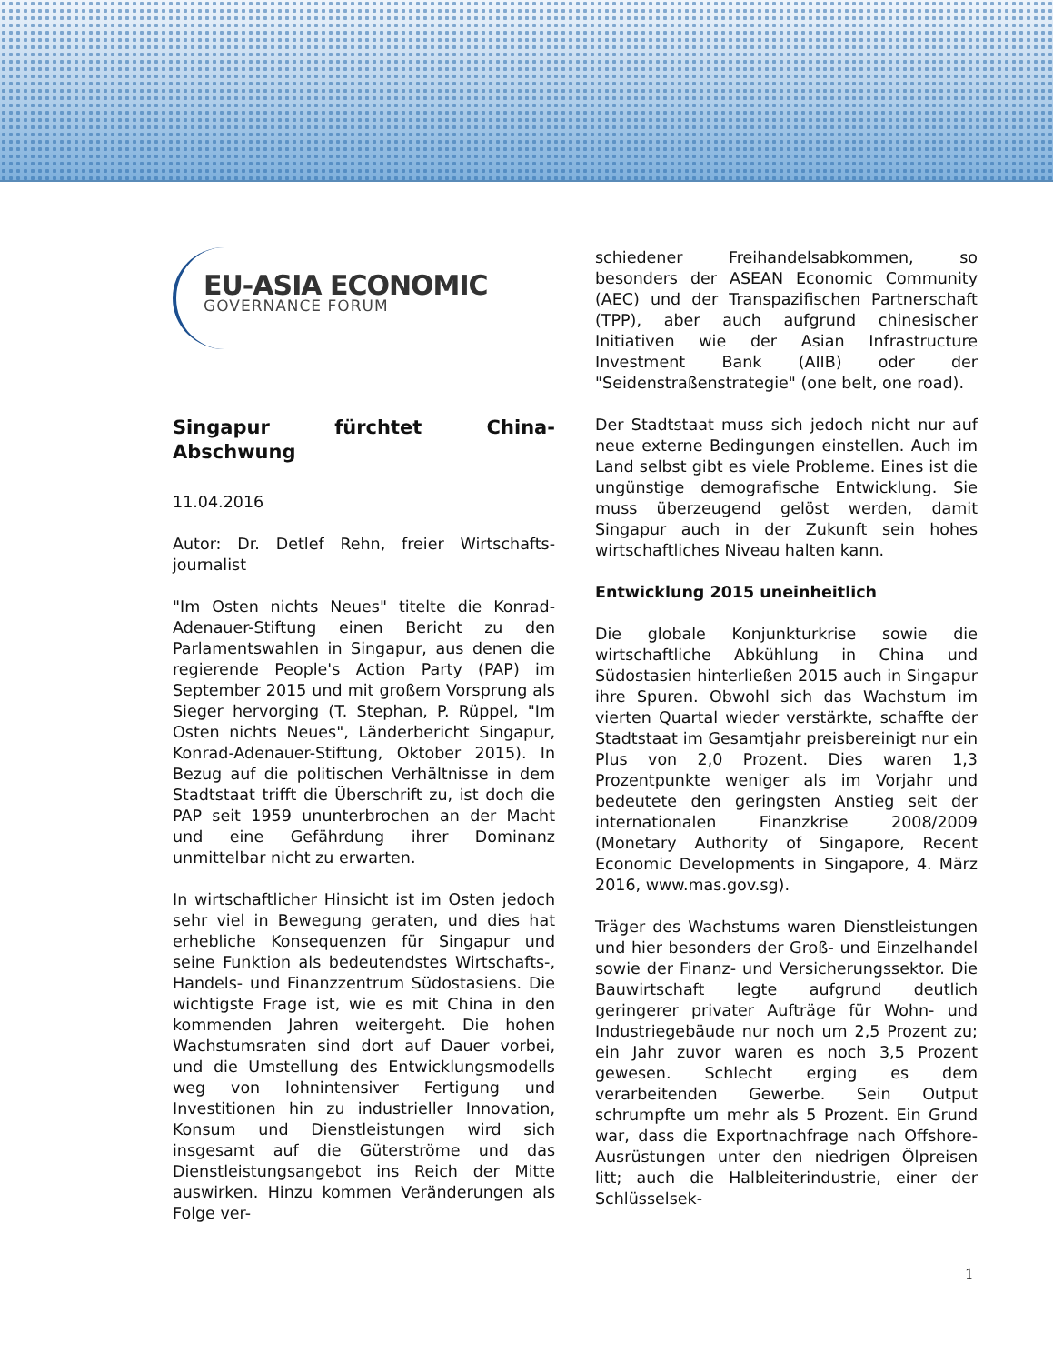EU-ASIA ECONOMIC
GOVERNANCE FORUM
Singapur fürchtet China-Abschwung
11.04.2016
Autor: Dr. Detlef Rehn, freier Wirtschafts-journalist
"Im Osten nichts Neues" titelte die Konrad-Adenauer-Stiftung einen Bericht zu den Parlamentswahlen in Singapur, aus denen die regierende People's Action Party (PAP) im September 2015 und mit großem Vorsprung als Sieger hervorging (T. Stephan, P. Rüppel, "Im Osten nichts Neues", Länderbericht Singapur, Konrad-Adenauer-Stiftung, Oktober 2015). In Bezug auf die politischen Verhältnisse in dem Stadtstaat trifft die Überschrift zu, ist doch die PAP seit 1959 ununterbrochen an der Macht und eine Gefährdung ihrer Dominanz unmittelbar nicht zu erwarten.
In wirtschaftlicher Hinsicht ist im Osten jedoch sehr viel in Bewegung geraten, und dies hat erhebliche Konsequenzen für Singapur und seine Funktion als bedeutendstes Wirtschafts-, Handels- und Finanzzentrum Südostasiens. Die wichtigste Frage ist, wie es mit China in den kommenden Jahren weitergeht. Die hohen Wachstumsraten sind dort auf Dauer vorbei, und die Umstellung des Entwicklungsmodells weg von lohnintensiver Fertigung und Investitionen hin zu industrieller Innovation, Konsum und Dienstleistungen wird sich insgesamt auf die Güterströme und das Dienstleistungsangebot ins Reich der Mitte auswirken. Hinzu kommen Veränderungen als Folge ver-
schiedener Freihandelsabkommen, so besonders der ASEAN Economic Community (AEC) und der Transpazifischen Partnerschaft (TPP), aber auch aufgrund chinesischer Initiativen wie der Asian Infrastructure Investment Bank (AIIB) oder der "Seidenstraßenstrategie" (one belt, one road).
Der Stadtstaat muss sich jedoch nicht nur auf neue externe Bedingungen einstellen. Auch im Land selbst gibt es viele Probleme. Eines ist die ungünstige demografische Entwicklung. Sie muss überzeugend gelöst werden, damit Singapur auch in der Zukunft sein hohes wirtschaftliches Niveau halten kann.
Entwicklung 2015 uneinheitlich
Die globale Konjunkturkrise sowie die wirtschaftliche Abkühlung in China und Südostasien hinterließen 2015 auch in Singapur ihre Spuren. Obwohl sich das Wachstum im vierten Quartal wieder verstärkte, schaffte der Stadtstaat im Gesamtjahr preisbereinigt nur ein Plus von 2,0 Prozent. Dies waren 1,3 Prozentpunkte weniger als im Vorjahr und bedeutete den geringsten Anstieg seit der internationalen Finanzkrise 2008/2009 (Monetary Authority of Singapore, Recent Economic Developments in Singapore, 4. März 2016, www.mas.gov.sg).
Träger des Wachstums waren Dienstleistungen und hier besonders der Groß- und Einzelhandel sowie der Finanz- und Versicherungssektor. Die Bauwirtschaft legte aufgrund deutlich geringerer privater Aufträge für Wohn- und Industriegebäude nur noch um 2,5 Prozent zu; ein Jahr zuvor waren es noch 3,5 Prozent gewesen. Schlecht erging es dem verarbeitenden Gewerbe. Sein Output schrumpfte um mehr als 5 Prozent. Ein Grund war, dass die Exportnachfrage nach Offshore-Ausrüstungen unter den niedrigen Ölpreisen litt; auch die Halbleiterindustrie, einer der Schlüsselsek-
1